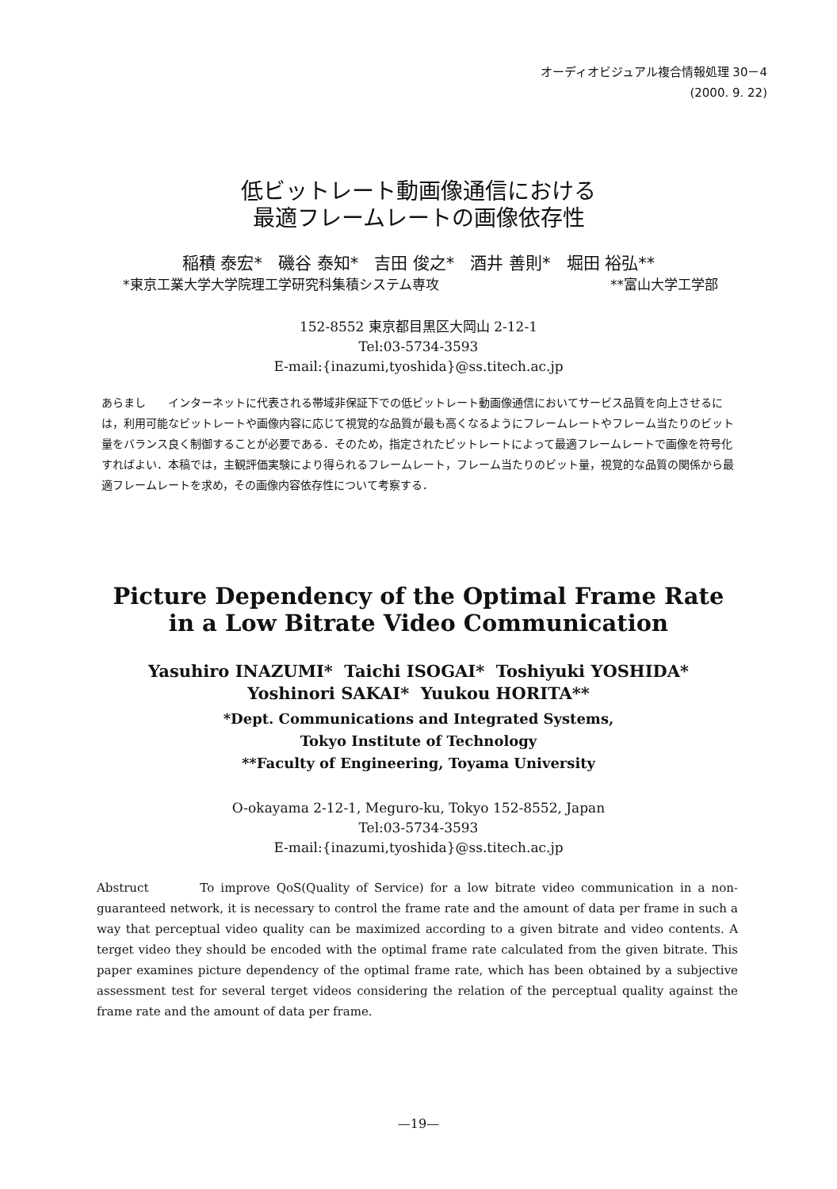オーディオビジュアル複合情報処理 30－4
(2000. 9. 22)
低ビットレート動画像通信における
最適フレームレートの画像依存性
稲積 泰宏* 磯谷 泰知* 吉田 俊之* 酒井 善則* 堀田 裕弘**
*東京工業大学大学院理工学研究科集積システム専攻 **富山大学工学部
152-8552 東京都目黒区大岡山 2-12-1
Tel:03-5734-3593
E-mail:{inazumi,tyoshida}@ss.titech.ac.jp
あらまし　　インターネットに代表される帯域非保証下での低ビットレート動画像通信においてサービス品質を向上させるには，利用可能なビットレートや画像内容に応じて視覚的な品質が最も高くなるようにフレームレートやフレーム当たりのビット量をバランス良く制御することが必要である．そのため，指定されたビットレートによって最適フレームレートで画像を符号化すればよい．本稿では，主観評価実験により得られるフレームレート，フレーム当たりのビット量，視覚的な品質の関係から最適フレームレートを求め，その画像内容依存性について考察する．
Picture Dependency of the Optimal Frame Rate
in a Low Bitrate Video Communication
Yasuhiro INAZUMI* Taichi ISOGAI* Toshiyuki YOSHIDA*
Yoshinori SAKAI* Yuukou HORITA**
*Dept. Communications and Integrated Systems,
Tokyo Institute of Technology
**Faculty of Engineering, Toyama University
O-okayama 2-12-1, Meguro-ku, Tokyo 152-8552, Japan
Tel:03-5734-3593
E-mail:{inazumi,tyoshida}@ss.titech.ac.jp
Abstruct To improve QoS(Quality of Service) for a low bitrate video communication in a non-guaranteed network, it is necessary to control the frame rate and the amount of data per frame in such a way that perceptual video quality can be maximized according to a given bitrate and video contents. A terget video they should be encoded with the optimal frame rate calculated from the given bitrate. This paper examines picture dependency of the optimal frame rate, which has been obtained by a subjective assessment test for several terget videos considering the relation of the perceptual quality against the frame rate and the amount of data per frame.
—19—